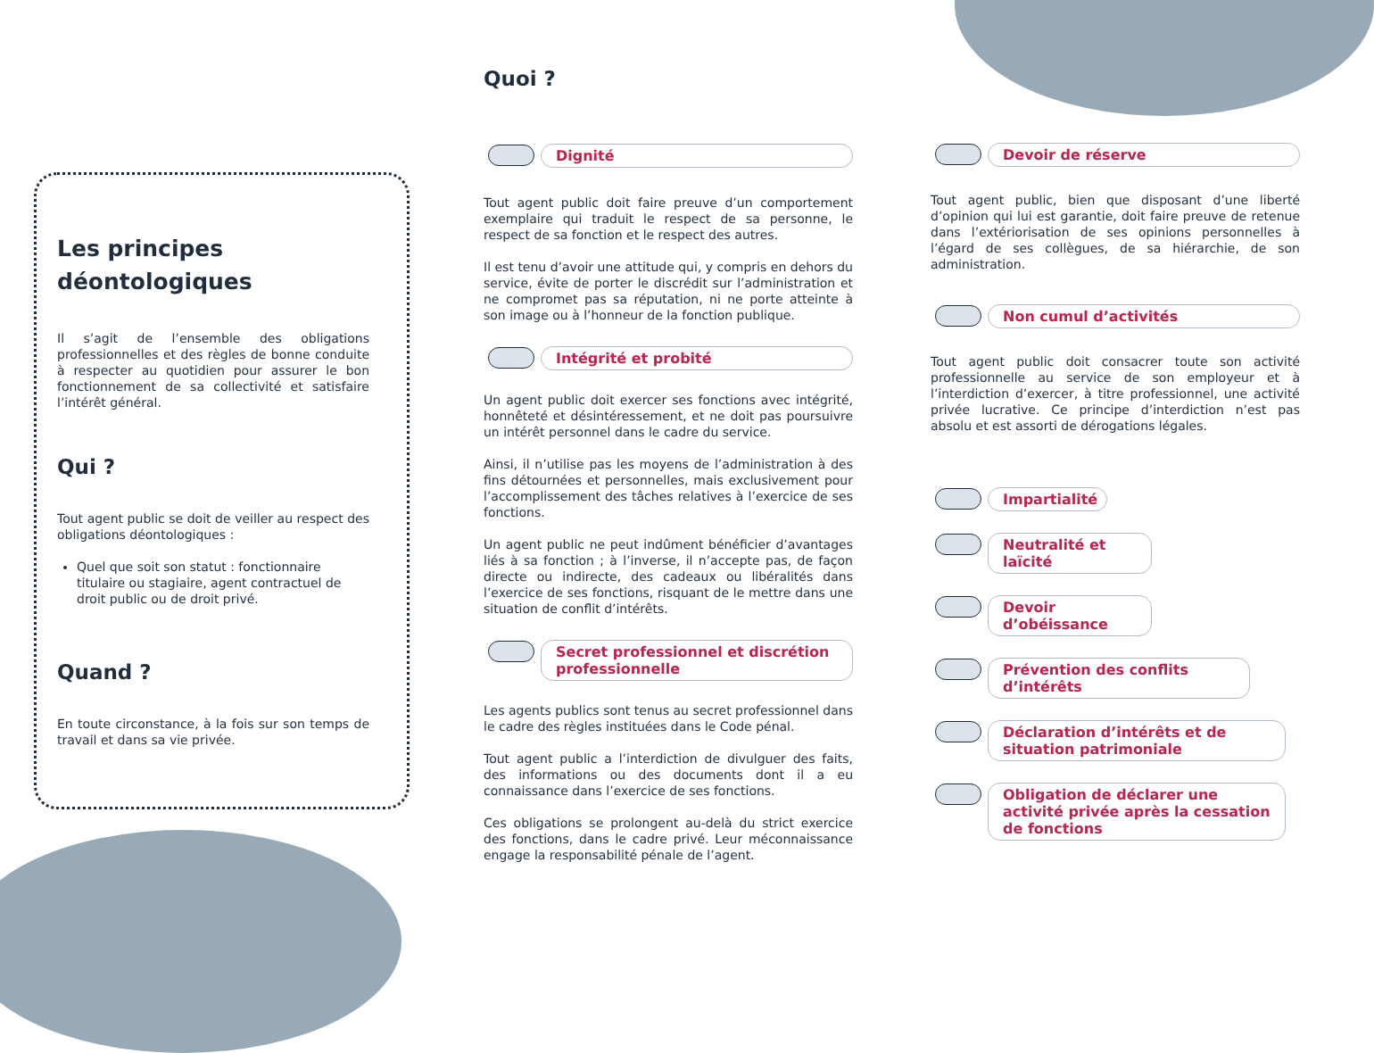Les principes
déontologiques
Il s’agit de l’ensemble des obligations professionnelles et des règles de bonne conduite à respecter au quotidien pour assurer le bon fonctionnement de sa collectivité et satisfaire l’intérêt général.
Qui ?
Tout agent public se doit de veiller au respect des obligations déontologiques :
Quel que soit son statut : fonctionnaire titulaire ou stagiaire, agent contractuel de droit public ou de droit privé.
Quand ?
En toute circonstance, à la fois sur son temps de travail et dans sa vie privée.
Quoi ?
Dignité
Tout agent public doit faire preuve d’un comportement exemplaire qui traduit le respect de sa personne, le respect de sa fonction et le respect des autres.
Il est tenu d’avoir une attitude qui, y compris en dehors du service, évite de porter le discrédit sur l’administration et ne compromet pas sa réputation, ni ne porte atteinte à son image ou à l’honneur de la fonction publique.
Intégrité et probité
Un agent public doit exercer ses fonctions avec intégrité, honnêteté et désintéressement, et ne doit pas poursuivre un intérêt personnel dans le cadre du service.
Ainsi, il n’utilise pas les moyens de l’administration à des fins détournées et personnelles, mais exclusivement pour l’accomplissement des tâches relatives à l’exercice de ses fonctions.
Un agent public ne peut indûment bénéficier d’avantages liés à sa fonction ; à l’inverse, il n’accepte pas, de façon directe ou indirecte, des cadeaux ou libéralités dans l’exercice de ses fonctions, risquant de le mettre dans une situation de conflit d’intérêts.
Secret professionnel et discrétion professionnelle
Les agents publics sont tenus au secret professionnel dans le cadre des règles instituées dans le Code pénal.
Tout agent public a l’interdiction de divulguer des faits, des informations ou des documents dont il a eu connaissance dans l’exercice de ses fonctions.
Ces obligations se prolongent au-delà du strict exercice des fonctions, dans le cadre privé. Leur méconnaissance engage la responsabilité pénale de l’agent.
Devoir de réserve
Tout agent public, bien que disposant d’une liberté d’opinion qui lui est garantie, doit faire preuve de retenue dans l’extériorisation de ses opinions personnelles à l’égard de ses collègues, de sa hiérarchie, de son administration.
Non cumul d’activités
Tout agent public doit consacrer toute son activité professionnelle au service de son employeur et à l’interdiction d’exercer, à titre professionnel, une activité privée lucrative. Ce principe d’interdiction n’est pas absolu et est assorti de dérogations légales.
Impartialité
Neutralité et laïcité
Devoir d’obéissance
Prévention des conflits d’intérêts
Déclaration d’intérêts et de situation patrimoniale
Obligation de déclarer une activité privée après la cessation de fonctions